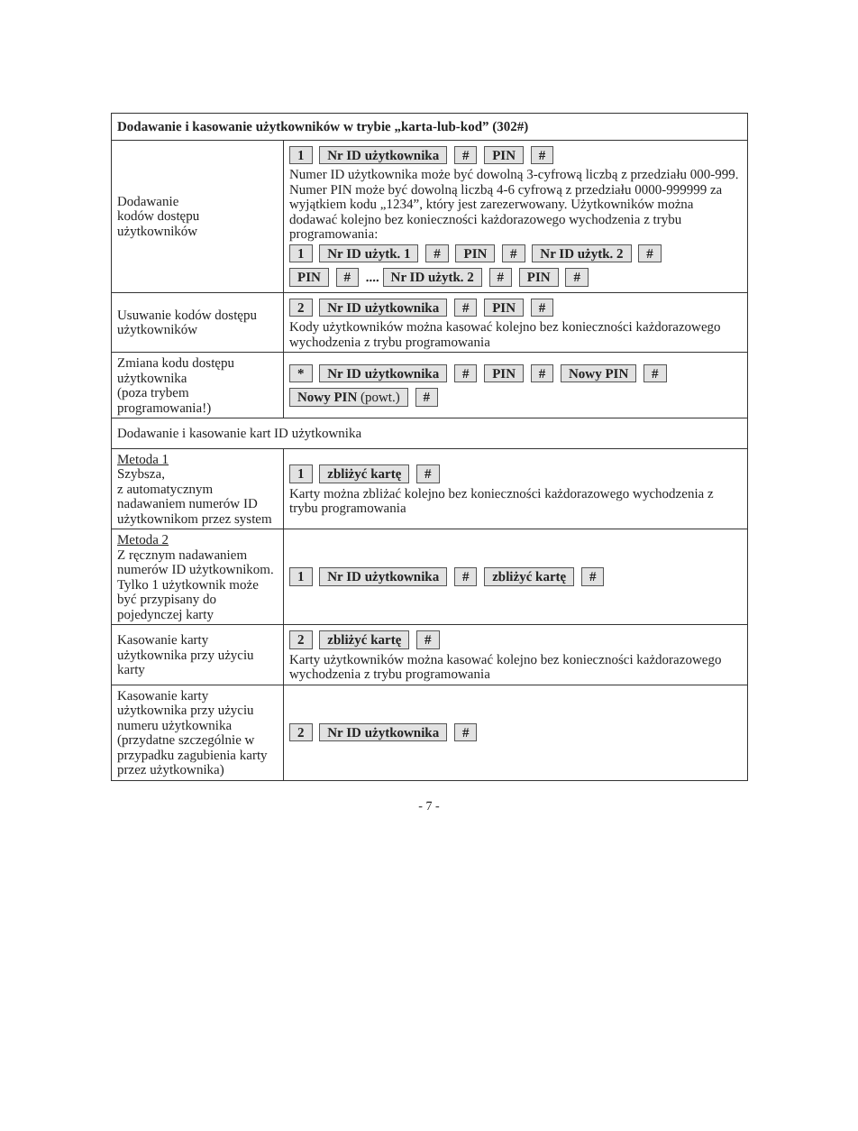| Dodawanie i kasowanie użytkowników w trybie „karta-lub-kod” (302#) | |
| --- | --- |
| Dodawanie kodów dostępu użytkowników | 1 Nr ID użytkownika # PIN # Numer ID użytkownika może być dowolną 3-cyfrową liczbą z przedziału 000-999. Numer PIN może być dowolną liczbą 4-6 cyfrową z przedziału 0000-999999 za wyjątkiem kodu „1234”, który jest zarezerwowany. Użytkowników można dodawać kolejno bez konieczności każdorazowego wychodzenia z trybu programowania: 1 Nr ID użytk. 1 # PIN # Nr ID użytk. 2 # PIN # .... Nr ID użytk. 2 # PIN # |
| Usuwanie kodów dostępu użytkowników | 2 Nr ID użytkownika # PIN # Kody użytkowników można kasować kolejno bez konieczności każdorazowego wychodzenia z trybu programowania |
| Zmiana kodu dostępu użytkownika (poza trybem programowania!) | * Nr ID użytkownika # PIN # Nowy PIN # Nowy PIN (powt.) # |
| Dodawanie i kasowanie kart ID użytkownika | |
| Metoda 1 Szybsza, z automatycznym nadawaniem numerów ID użytkownikom przez system | 1 zbliżyć kartę # Karty można zbliżać kolejno bez konieczności każdorazowego wychodzenia z trybu programowania |
| Metoda 2 Z ręcznym nadawaniem numerów ID użytkownikom. Tylko 1 użytkownik może być przypisany do pojedynczej karty | 1 Nr ID użytkownika # zbliżyć kartę # |
| Kasowanie karty użytkownika przy użyciu karty | 2 zbliżyć kartę # Karty użytkowników można kasować kolejno bez konieczności każdorazowego wychodzenia z trybu programowania |
| Kasowanie karty użytkownika przy użyciu numeru użytkownika (przydatne szczególnie w przypadku zagubienia karty przez użytkownika) | 2 Nr ID użytkownika # |
- 7 -